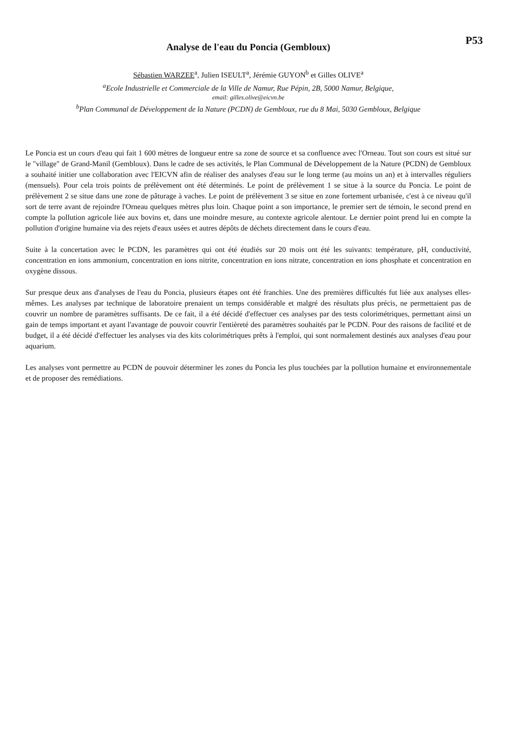P53
Analyse de l'eau du Poncia (Gembloux)
Sébastien WARZEE<sup>a</sup>, Julien ISEULT<sup>a</sup>, Jérémie GUYON<sup>b</sup> et Gilles OLIVE<sup>a</sup>
<sup>a</sup> Ecole Industrielle et Commerciale de la Ville de Namur, Rue Pépin, 2B, 5000 Namur, Belgique,
email: gilles.olive@eicvn.be
<sup>b</sup> Plan Communal de Développement de la Nature (PCDN) de Gembloux, rue du 8 Mai, 5030 Gembloux, Belgique
Le Poncia est un cours d'eau qui fait 1 600 mètres de longueur entre sa zone de source et sa confluence avec l'Orneau. Tout son cours est situé sur le "village" de Grand-Manil (Gembloux). Dans le cadre de ses activités, le Plan Communal de Développement de la Nature (PCDN) de Gembloux a souhaité initier une collaboration avec l'EICVN afin de réaliser des analyses d'eau sur le long terme (au moins un an) et à intervalles réguliers (mensuels). Pour cela trois points de prélèvement ont été déterminés. Le point de prélèvement 1 se situe à la source du Poncia. Le point de prélèvement 2 se situe dans une zone de pâturage à vaches. Le point de prélèvement 3 se situe en zone fortement urbanisée, c'est à ce niveau qu'il sort de terre avant de rejoindre l'Orneau quelques mètres plus loin. Chaque point a son importance, le premier sert de témoin, le second prend en compte la pollution agricole liée aux bovins et, dans une moindre mesure, au contexte agricole alentour. Le dernier point prend lui en compte la pollution d'origine humaine via des rejets d'eaux usées et autres dépôts de déchets directement dans le cours d'eau.
Suite à la concertation avec le PCDN, les paramètres qui ont été étudiés sur 20 mois ont été les suivants: température, pH, conductivité, concentration en ions ammonium, concentration en ions nitrite, concentration en ions nitrate, concentration en ions phosphate et concentration en oxygène dissous.
Sur presque deux ans d'analyses de l'eau du Poncia, plusieurs étapes ont été franchies. Une des premières difficultés fut liée aux analyses elles-mêmes. Les analyses par technique de laboratoire prenaient un temps considérable et malgré des résultats plus précis, ne permettaient pas de couvrir un nombre de paramètres suffisants. De ce fait, il a été décidé d'effectuer ces analyses par des tests colorimétriques, permettant ainsi un gain de temps important et ayant l'avantage de pouvoir couvrir l'entièreté des paramètres souhaités par le PCDN. Pour des raisons de facilité et de budget, il a été décidé d'effectuer les analyses via des kits colorimétriques prêts à l'emploi, qui sont normalement destinés aux analyses d'eau pour aquarium.
Les analyses vont permettre au PCDN de pouvoir déterminer les zones du Poncia les plus touchées par la pollution humaine et environnementale et de proposer des remédiations.